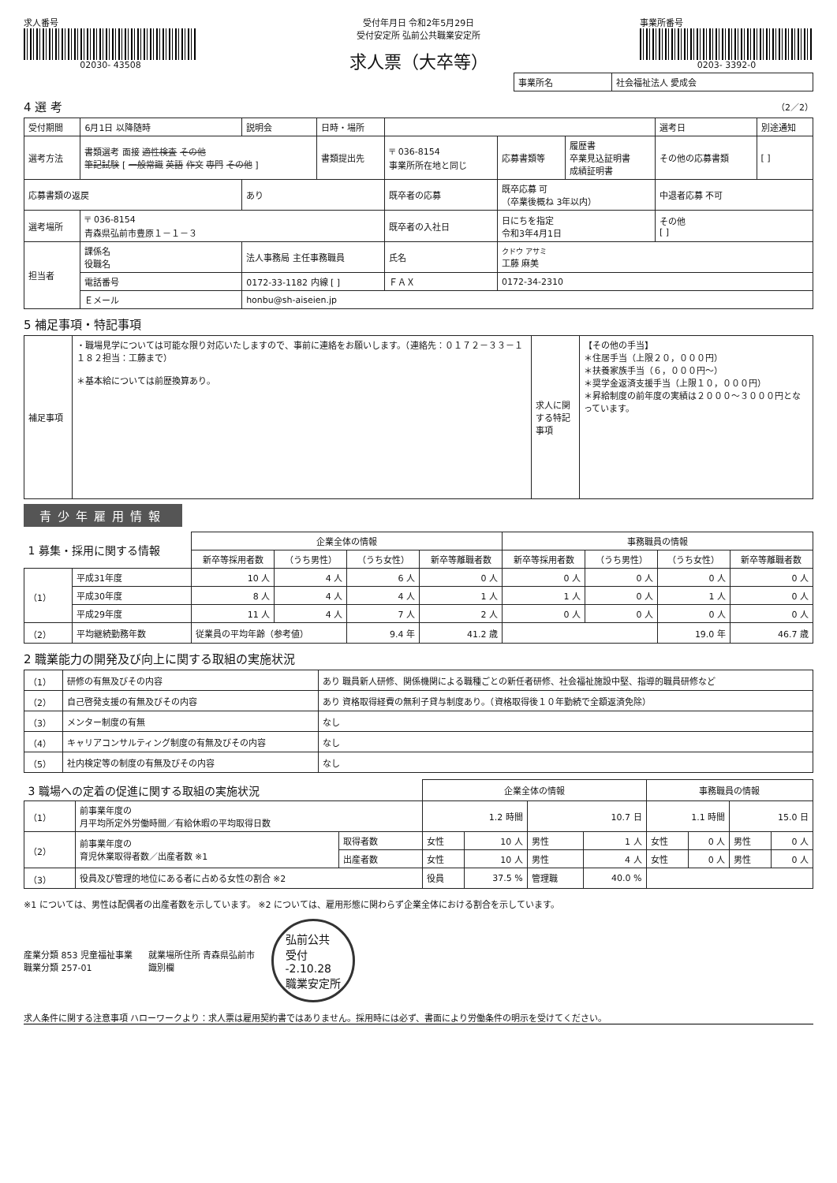求人番号
02030- 43508
受付年月日 令和2年5月29日
受付安定所 弘前公共職業安定所
求人票（大卒等）
事業所番号
0203- 3392-0
| 事業所名 | 社会福祉法人 愛成会 |
4 選 考 （2／2）
| 受付期間 | 6月1日 以降随時 | 説明会 | 日時・場所 | | | | 選考日 | 別途通知 |
| 選考方法 | 書類選考 面接 適性検査 その他 筆記試験 [ 一般常識 英語 作文 専門 その他 ] | | 書類提出先 | 〒 036-8154 事業所所在地と同じ | 応募書類等 | 履歴書 卒業見込証明書 成績証明書 | その他の応募書類 | [ ] |
| 応募書類の返戻 | | あり | | 既卒者の応募 | 既卒応募 可 （卒業後概ね 3年以内） | | 中退者応募 不可 | |
| 選考場所 | 〒 036-8154 青森県弘前市豊原１－１－３ | | | 既卒者の入社日 | 日にちを指定 令和3年4月1日 | | その他 [ ] | |
| 担当者 | 課係名 役職名 | 法人事務局 主任事務職員 | | 氏名 | クドウ アサミ 工藤 麻美 | | | |
| | 電話番号 | 0172-33-1182 内線 [ ] | | ＦＡＸ | 0172-34-2310 | | | |
| | Ｅメール | honbu@sh-aiseien.jp | | | | | | |
5 補足事項・特記事項
| 補足事項 | ・職場見学については可能な限り対応いたしますので、事前に連絡をお願いします。（連絡先：０１７２－３３－１１８２担当：工藤まで） ＊基本給については前歴換算あり。 | 求人に関する特記事項 | 【その他の手当】 ＊住居手当（上限２０，０００円） ＊扶養家族手当（６，０００円～） ＊奨学金返済支援手当（上限１０，０００円） ＊昇給制度の前年度の実績は２０００～３０００円となっています。 |
青少年雇用情報
| 1 募集・採用に関する情報 | | 企業全体の情報 | | | | 事務職員の情報 | | | |
| | | 新卒等採用者数 | （うち男性） | （うち女性） | 新卒等離職者数 | 新卒等採用者数 | （うち男性） | （うち女性） | 新卒等離職者数 |
| （1） | 平成31年度 | 10 人 | 4 人 | 6 人 | 0 人 | 0 人 | 0 人 | 0 人 | 0 人 |
| | 平成30年度 | 8 人 | 4 人 | 4 人 | 1 人 | 1 人 | 0 人 | 1 人 | 0 人 |
| | 平成29年度 | 11 人 | 4 人 | 7 人 | 2 人 | 0 人 | 0 人 | 0 人 | 0 人 |
| （2） | 平均継続勤務年数 | 従業員の平均年齢（参考値） | | 9.4 年 | 41.2 歳 | | | 19.0 年 | 46.7 歳 |
2 職業能力の開発及び向上に関する取組の実施状況
| （1） | 研修の有無及びその内容 | あり 職員新人研修、関係機関による職種ごとの新任者研修、社会福祉施設中堅、指導的職員研修など |
| （2） | 自己啓発支援の有無及びその内容 | あり 資格取得経費の無利子貸与制度あり。（資格取得後１０年勤続で全額返済免除） |
| （3） | メンター制度の有無 | なし |
| （4） | キャリアコンサルティング制度の有無及びその内容 | なし |
| （5） | 社内検定等の制度の有無及びその内容 | なし |
| 3 職場への定着の促進に関する取組の実施状況 | | | 企業全体の情報 | | | | 事務職員の情報 | | | |
| （1） | 前事業年度の 月平均所定外労働時間／有給休暇の平均取得日数 | | 1.2 時間 | | 10.7 日 | | 1.1 時間 | | 15.0 日 | |
| （2） | 前事業年度の 育児休業取得者数／出産者数 ※1 | 取得者数 | 女性 | 10 人 | 男性 | 1 人 | 女性 | 0 人 | 男性 | 0 人 |
| | | 出産者数 | 女性 | 10 人 | 男性 | 4 人 | 女性 | 0 人 | 男性 | 0 人 |
| （3） | 役員及び管理的地位にある者に占める女性の割合 ※2 | | 役員 | 37.5 % | 管理職 | 40.0 % | | | | |
※1 については、男性は配偶者の出産者数を示しています。 ※2 については、雇用形態に関わらず企業全体における割合を示しています。
産業分類 853 児童福祉事業
職業分類 257-01
就業場所住所 青森県弘前市
識別欄
弘前公共
受付
-2.10.28
職業安定所
求人条件に関する注意事項 ハローワークより：求人票は雇用契約書ではありません。採用時には必ず、書面により労働条件の明示を受けてください。